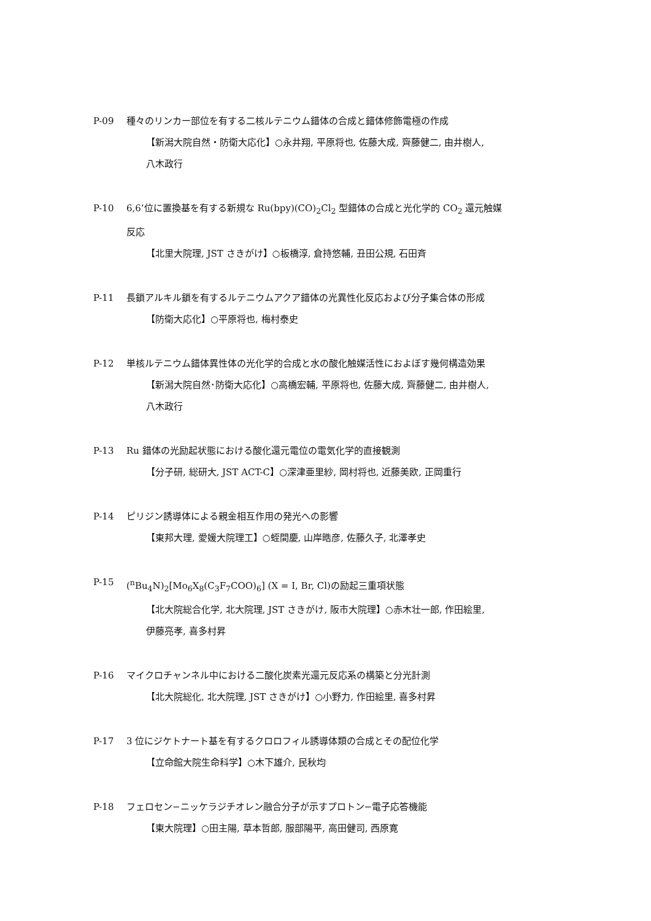P-09 種々のリンカー部位を有する二核ルテニウム錯体の合成と錯体修飾電極の作成
【新潟大院自然・防衛大応化】○永井翔, 平原将也, 佐藤大成, 齊藤健二, 由井樹人,
八木政行
P-10 6,6’位に置換基を有する新規な Ru(bpy)(CO)<sub>2</sub>Cl<sub>2</sub> 型錯体の合成と光化学的 CO<sub>2</sub> 還元触媒
反応
【北里大院理, JST さきがけ】○板橋淳, 倉持悠輔, 丑田公規, 石田斉
P-11 長鎖アルキル鎖を有するルテニウムアクア錯体の光異性化反応および分子集合体の形成
【防衛大応化】○平原将也, 梅村泰史
P-12 単核ルテニウム錯体異性体の光化学的合成と水の酸化触媒活性におよぼす幾何構造効果
【新潟大院自然･防衛大応化】○高橋宏輔, 平原将也, 佐藤大成, 齊藤健二, 由井樹人,
八木政行
P-13 Ru 錯体の光励起状態における酸化還元電位の電気化学的直接観測
【分子研, 総研大, JST ACT-C】○深津亜里紗, 岡村将也, 近藤美欧, 正岡重行
P-14 ピリジン誘導体による親金相互作用の発光への影響
【東邦大理, 愛媛大院理工】○蛭間慶, 山岸晧彦, 佐藤久子, 北澤孝史
P-15 (<sup>n</sup>Bu<sub>4</sub>N)<sub>2</sub>[Mo<sub>6</sub>X<sub>8</sub>(C<sub>3</sub>F<sub>7</sub>COO)<sub>6</sub>] (X = I, Br, Cl)の励起三重項状態
【北大院総合化学, 北大院理, JST さきがけ, 阪市大院理】○赤木壮一郎, 作田絵里,
伊藤亮孝, 喜多村昇
P-16 マイクロチャンネル中における二酸化炭素光還元反応系の構築と分光計測
【北大院総化, 北大院理, JST さきがけ】○小野力, 作田絵里, 喜多村昇
P-17 3 位にジケトナート基を有するクロロフィル誘導体類の合成とその配位化学
【立命館大院生命科学】○木下雄介, 民秋均
P-18 フェロセン−ニッケラジチオレン融合分子が示すプロトン−電子応答機能
【東大院理】○田主陽, 草本哲郎, 服部陽平, 高田健司, 西原寛